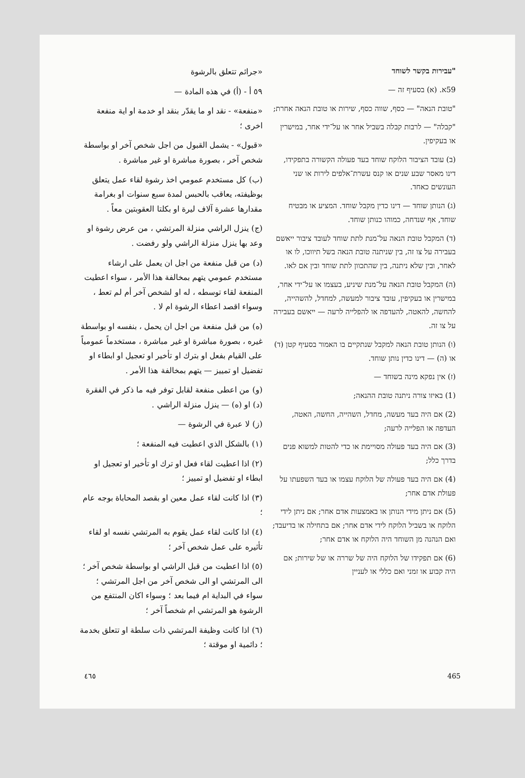"עבירות בקשר לשוחד
59א. (א) בסעיף זה —
"טובת הנאה" — כסף, שווה כסף, שירות או טובת הנאה אחרת;
"קבלה" — לרבות קבלה בשביל אחר או על־ידי אחר, במישרין או בעקיפין.
(ב) עובד הציבור הלוקח שוחד בעד פעולה הקשורה בתפקידו, דינו מאסר שבע שנים או קנס עשרת־אלפים לירות או שני העונשים כאחד.
(ג) הנותן שוחד — דינו כדין מקבל שוחד. המציע או מבטיח שוחד, אף שנדחה, כמוהו כנותן שוחד.
(ד) המקבל טובת הנאה על־מנת לתת שוחד לעובד ציבור ייאשם בעבירה על צו זה, בין שניתנה טובת הנאה בשל תיווכו, לו או לאחר, ובין שלא ניתנה, בין שהתכוון לתת שוחד ובין אם לאו.
(ה) המקבל טובת הנאה על־מנת שיניע, בעצמו או על־ידי אחר, במישרין או בעקיפין, עובד ציבור למעשה, למחדל, להשהייה, להחשה, להאטה, להעדפה או להפלייה לרעה — ייאשם בעבירה על צו זה.
(ו) הנותן טובת הנאה למקבל שנתקיים בו האמור בסעיף קטן (ד) או (ה) — דינו כדין נותן שוחד.
(ז) אין נפקא מינה בשוחד —
(1) באיזו צורה ניתנה טובת ההנאה;
(2) אם היה בעד מעשה, מחדל, השהייה, החשה, האטה, העדפה או הפלייה לרעה;
(3) אם היה בעד פעולה מסויימת או כדי להטות למשוא פנים בדרך כלל;
(4) אם היה בעד פעולה של הלוקח עצמו או בעד השפעתו על פעולת אדם אחר;
(5) אם ניתן מידי הנותן או באמצעות אדם אחר; אם ניתן לידי הלוקח או בשביל הלוקח לידי אדם אחר; אם בתחילה או בדיעבד; ואם הנהנה מן השוחד היה הלוקח או אדם אחר;
(6) אם תפקידו של הלוקח היה של שררה או של שירות; אם היה קבוע או זמני ואם כללי או לעניין
«جرائم تتعلق بالرشوة
٥٩ أ - (أ) في هذه المادة —
«منفعة» - نقد او ما يقدّر بنقد او خدمة او اية منفعة اخرى ؛
«قبول» - يشمل القبول من اجل شخص آخر او بواسطة شخص آخر ، بصورة مباشرة او غير مباشرة .
(ب) كل مستخدم عمومي اخذ رشوة لقاء عمل يتعلق بوظيفته، يعاقب بالحبس لمدة سبع سنوات او بغرامة مقدارها عشرة آلاف ليرة او بكلتا العقوبتين معاً .
(ج) ينزل الراشي منزلة المرتشي ، من عرض رشوة او وعد بها ينزل منزلة الراشي ولو رفضت .
(د) من قبل منفعة من اجل ان يعمل على ارشاء مستخدم عمومي يتهم بمخالفة هذا الأمر ، سواء اعطيت المنفعة لقاء توسطه ، له او لشخص آخر أم لم تعط ، وسواء اقصد اعطاء الرشوة ام لا .
(ه) من قبل منفعة من اجل ان يحمل ، بنفسه او بواسطة غيره ، بصورة مباشرة او غير مباشرة ، مستخدماً عمومياً على القيام بفعل او بترك او تأخير او تعجيل او ابطاء او تفضيل او تمييز — يتهم بمخالفة هذا الأمر .
(و) من اعطى منفعة لقابل توفر فيه ما ذكر في الفقرة (د) او (ه) — ينزل منزلة الراشي .
(ز) لا عبرة في الرشوة —
(١) بالشكل الذي اعطيت فيه المنفعة ؛
(٢) اذا اعطيت لقاء فعل او ترك او تأخير او تعجيل او ابطاء او تفضيل او تمييز ؛
(٣) اذا كانت لقاء عمل معين او بقصد المحاباة بوجه عام ؛
(٤) اذا كانت لقاء عمل يقوم به المرتشي نفسه او لقاء تأثيره على عمل شخص آخر ؛
(٥) اذا اعطيت من قبل الراشي او بواسطة شخص آخر ؛ الى المرتشي او الى شخص آخر من اجل المرتشي ؛ سواء في البداية ام فيما بعد ؛ وسواء اكان المنتفع من الرشوة هو المرتشي ام شخصاً آخر ؛
(٦) اذا كانت وظيفة المرتشي ذات سلطة او تتعلق بخدمة ؛ دائمية او موقتة ؛
٤٦٥ 465